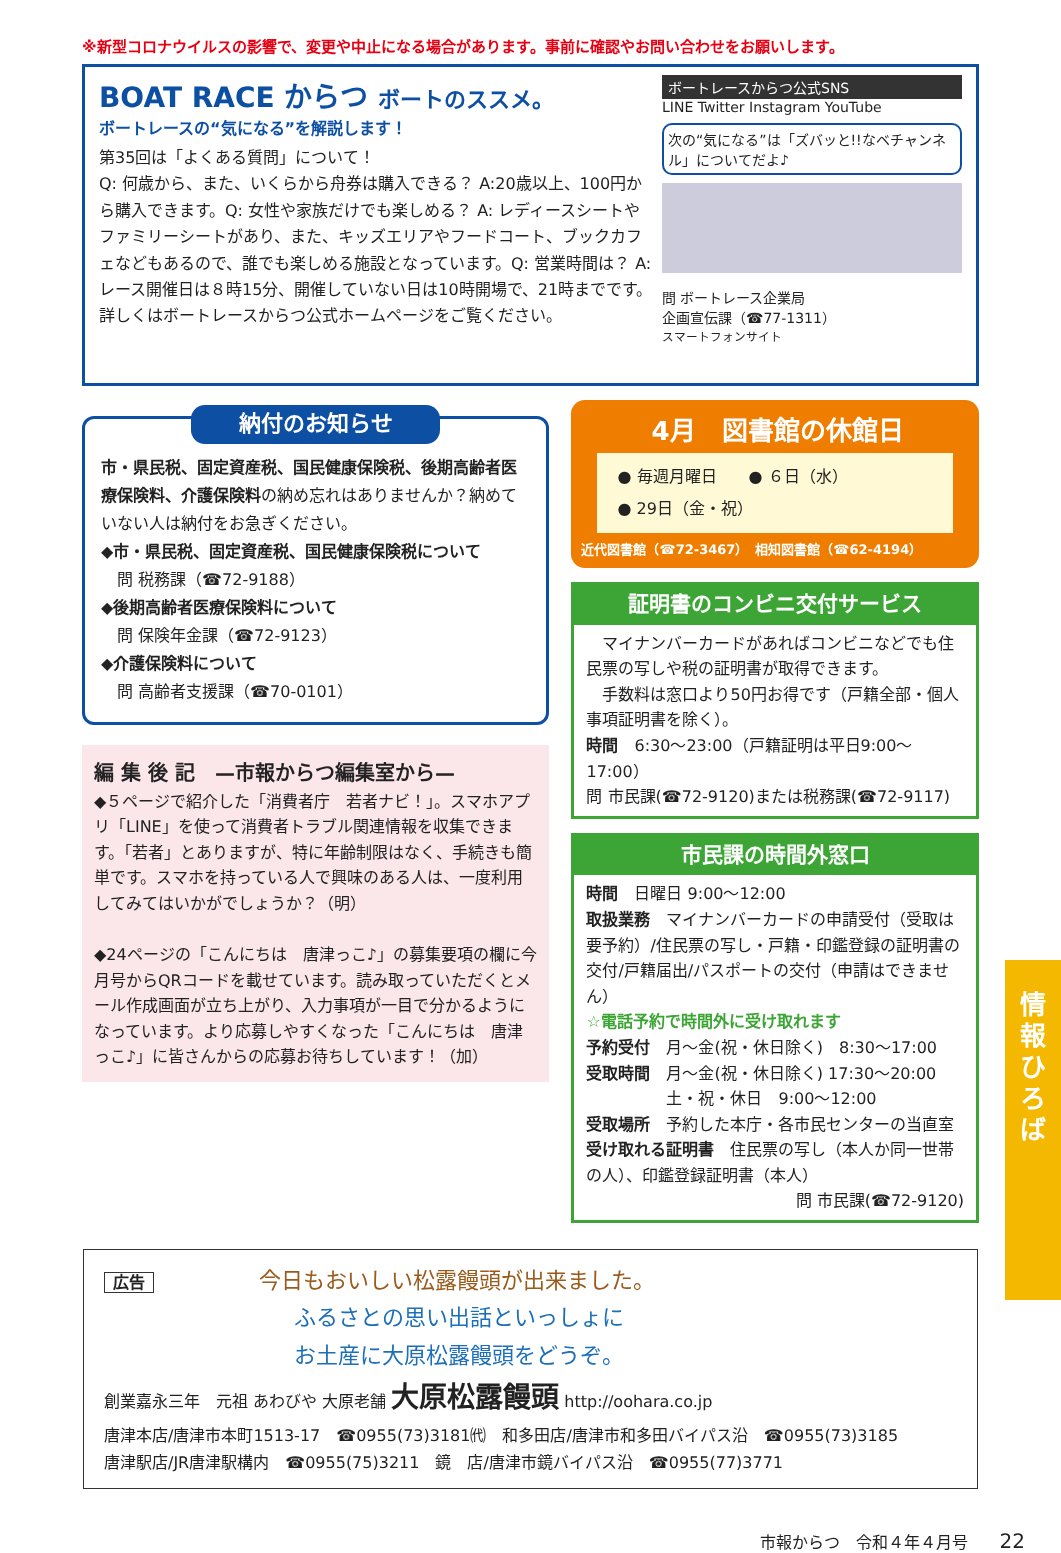※新型コロナウイルスの影響で、変更や中止になる場合があります。事前に確認やお問い合わせをお願いします。
BOAT RACE からつ ボートのススメ。
ボートレースの“気になる”を解説します！
第35回は「よくある質問」について！
Q: 何歳から、また、いくらから舟券は購入できる？ A:20歳以上、100円から購入できます。Q: 女性や家族だけでも楽しめる？ A: レディースシートやファミリーシートがあり、また、キッズエリアやフードコート、ブックカフェなどもあるので、誰でも楽しめる施設となっています。Q: 営業時間は？ A: レース開催日は８時15分、開催していない日は10時開場で、21時までです。詳しくはボートレースからつ公式ホームページをご覧ください。
ボートレースからつ公式SNS
LINE Twitter Instagram YouTube
次の“気になる”は「ズバッと!!なベチャンネル」についてだよ♪
問 ボートレース企業局
企画宣伝課（☎77-1311）
スマートフォンサイト
納付のお知らせ
市・県民税、固定資産税、国民健康保険税、後期高齢者医療保険料、介護保険料の納め忘れはありませんか？納めていない人は納付をお急ぎください。
◆市・県民税、固定資産税、国民健康保険税について
　問 税務課（☎72-9188）
◆後期高齢者医療保険料について
　問 保険年金課（☎72-9123）
◆介護保険料について
　問 高齢者支援課（☎70-0101）
編 集 後 記　—市報からつ編集室から—
◆５ページで紹介した「消費者庁　若者ナビ！」。スマホアプリ「LINE」を使って消費者トラブル関連情報を収集できます。「若者」とありますが、特に年齢制限はなく、手続きも簡単です。スマホを持っている人で興味のある人は、一度利用してみてはいかがでしょうか？（明）
◆24ページの「こんにちは　唐津っこ♪」の募集要項の欄に今月号からQRコードを載せています。読み取っていただくとメール作成画面が立ち上がり、入力事項が一目で分かるようになっています。より応募しやすくなった「こんにちは　唐津っこ♪」に皆さんからの応募お待ちしています！（加）
4月　図書館の休館日
● 毎週月曜日　　● ６日（水）
● 29日（金・祝）
近代図書館（☎72-3467）　相知図書館（☎62-4194）
証明書のコンビニ交付サービス
　マイナンバーカードがあればコンビニなどでも住民票の写しや税の証明書が取得できます。
　手数料は窓口より50円お得です（戸籍全部・個人事項証明書を除く）。
時間　6:30～23:00（戸籍証明は平日9:00～17:00）
問 市民課(☎72-9120)または税務課(☎72-9117)
市民課の時間外窓口
時間　日曜日 9:00～12:00
取扱業務　マイナンバーカードの申請受付（受取は要予約）/住民票の写し・戸籍・印鑑登録の証明書の交付/戸籍届出/パスポートの交付（申請はできません）
☆電話予約で時間外に受け取れます
予約受付　月～金(祝・休日除く)　8:30～17:00
受取時間　月～金(祝・休日除く) 17:30～20:00
　　　　　土・祝・休日　9:00～12:00
受取場所　予約した本庁・各市民センターの当直室
受け取れる証明書　住民票の写し（本人か同一世帯の人）、印鑑登録証明書（本人）
問 市民課(☎72-9120)
広告 今日もおいしい松露饅頭が出来ました。
ふるさとの思い出話といっしょに
お土産に大原松露饅頭をどうぞ。
創業嘉永三年　元祖 あわびや 大原老舗 大原松露饅頭 http://oohara.co.jp
唐津本店/唐津市本町1513-17　☎0955(73)3181㈹　和多田店/唐津市和多田バイパス沿　☎0955(73)3185
唐津駅店/JR唐津駅構内　☎0955(75)3211　鏡　店/唐津市鏡バイパス沿　☎0955(77)3771
情
報
ひ
ろ
ば
市報からつ　令和４年４月号　　22